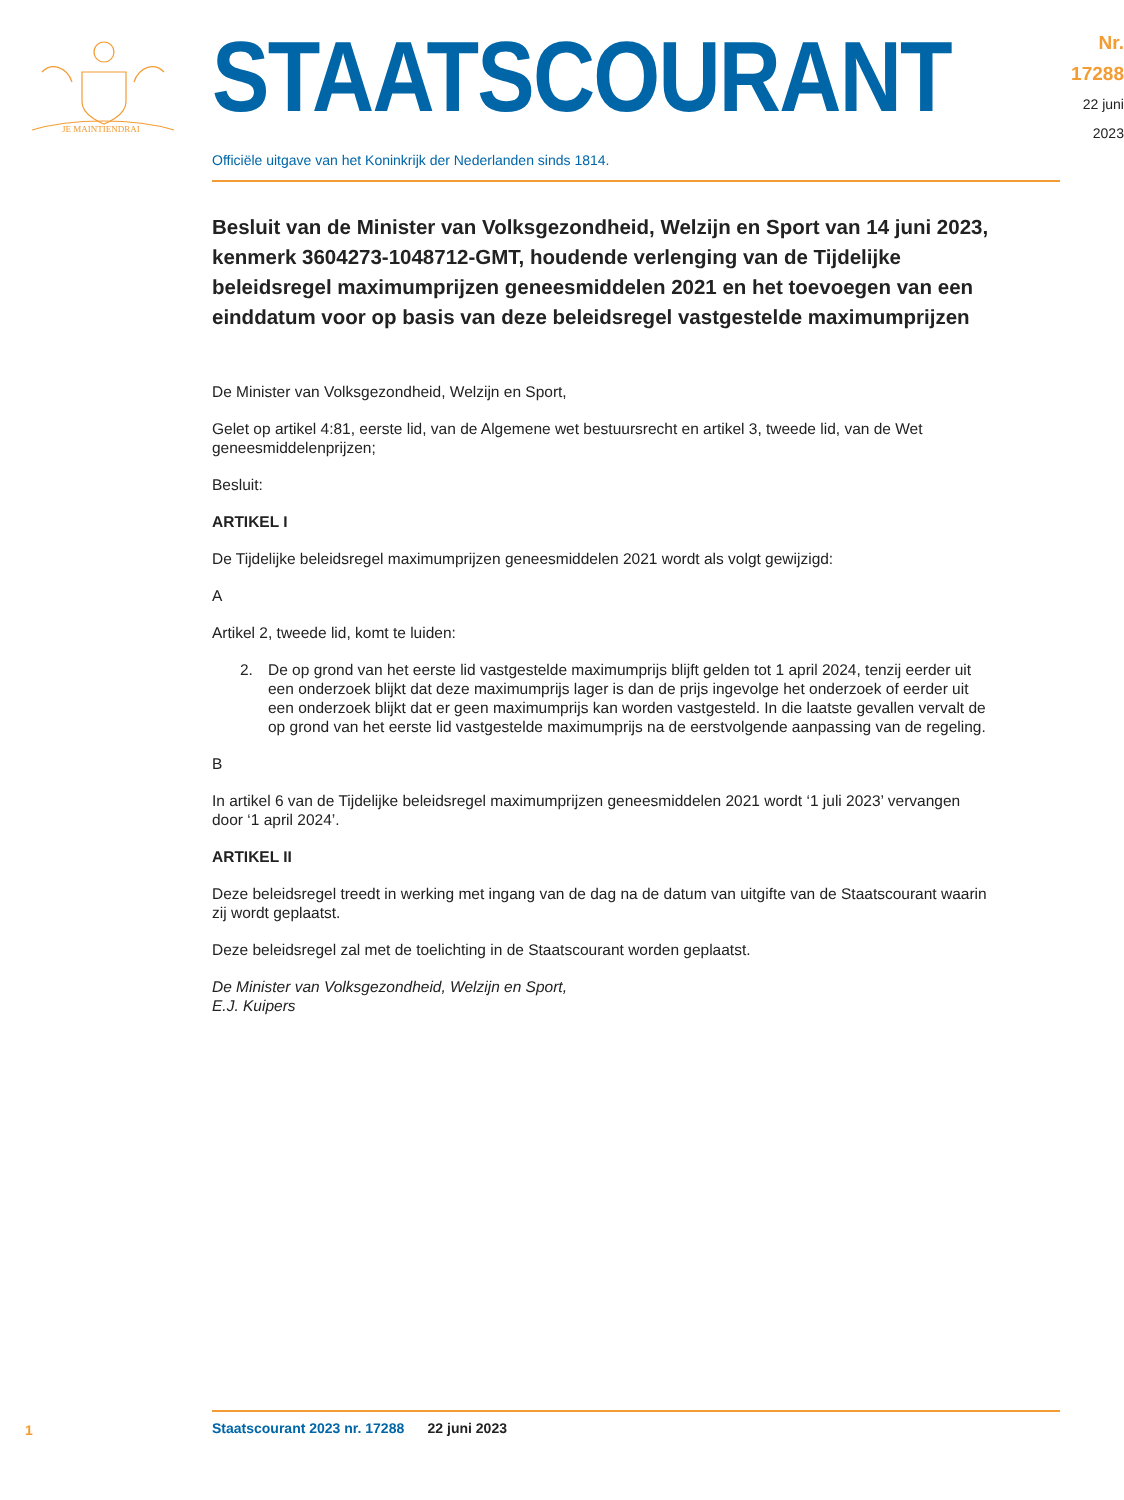JE MAINTIENDRAI
STAATSCOURANT
Nr. 17288
22 juni
2023
Officiële uitgave van het Koninkrijk der Nederlanden sinds 1814.
Besluit van de Minister van Volksgezondheid, Welzijn en Sport van 14 juni 2023, kenmerk 3604273-1048712-GMT, houdende verlenging van de Tijdelijke beleidsregel maximumprijzen geneesmiddelen 2021 en het toevoegen van een einddatum voor op basis van deze beleidsregel vastgestelde maximumprijzen
De Minister van Volksgezondheid, Welzijn en Sport,
Gelet op artikel 4:81, eerste lid, van de Algemene wet bestuursrecht en artikel 3, tweede lid, van de Wet geneesmiddelenprijzen;
Besluit:
ARTIKEL I
De Tijdelijke beleidsregel maximumprijzen geneesmiddelen 2021 wordt als volgt gewijzigd:
A
Artikel 2, tweede lid, komt te luiden:
2. De op grond van het eerste lid vastgestelde maximumprijs blijft gelden tot 1 april 2024, tenzij eerder uit een onderzoek blijkt dat deze maximumprijs lager is dan de prijs ingevolge het onderzoek of eerder uit een onderzoek blijkt dat er geen maximumprijs kan worden vastgesteld. In die laatste gevallen vervalt de op grond van het eerste lid vastgestelde maximumprijs na de eerstvolgende aanpassing van de regeling.
B
In artikel 6 van de Tijdelijke beleidsregel maximumprijzen geneesmiddelen 2021 wordt ‘1 juli 2023’ vervangen door ‘1 april 2024’.
ARTIKEL II
Deze beleidsregel treedt in werking met ingang van de dag na de datum van uitgifte van de Staatscourant waarin zij wordt geplaatst.
Deze beleidsregel zal met de toelichting in de Staatscourant worden geplaatst.
De Minister van Volksgezondheid, Welzijn en Sport,
E.J. Kuipers
Staatscourant 2023 nr. 17288 22 juni 2023
1